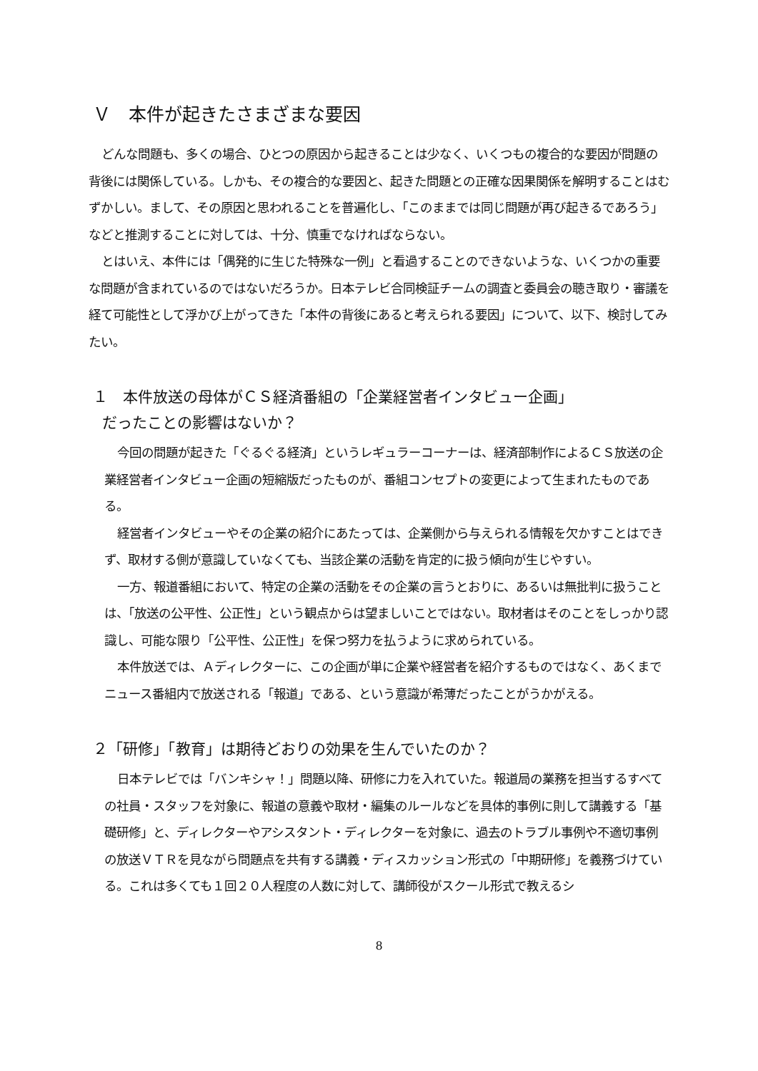Ｖ　本件が起きたさまざまな要因
どんな問題も、多くの場合、ひとつの原因から起きることは少なく、いくつもの複合的な要因が問題の背後には関係している。しかも、その複合的な要因と、起きた問題との正確な因果関係を解明することはむずかしい。まして、その原因と思われることを普遍化し、「このままでは同じ問題が再び起きるであろう」などと推測することに対しては、十分、慎重でなければならない。
とはいえ、本件には「偶発的に生じた特殊な一例」と看過することのできないような、いくつかの重要な問題が含まれているのではないだろうか。日本テレビ合同検証チームの調査と委員会の聴き取り・審議を経て可能性として浮かび上がってきた「本件の背後にあると考えられる要因」について、以下、検討してみたい。
１　本件放送の母体がＣＳ経済番組の「企業経営者インタビュー企画」
だったことの影響はないか？
今回の問題が起きた「ぐるぐる経済」というレギュラーコーナーは、経済部制作によるＣＳ放送の企業経営者インタビュー企画の短縮版だったものが、番組コンセプトの変更によって生まれたものである。
経営者インタビューやその企業の紹介にあたっては、企業側から与えられる情報を欠かすことはできず、取材する側が意識していなくても、当該企業の活動を肯定的に扱う傾向が生じやすい。
一方、報道番組において、特定の企業の活動をその企業の言うとおりに、あるいは無批判に扱うことは、「放送の公平性、公正性」という観点からは望ましいことではない。取材者はそのことをしっかり認識し、可能な限り「公平性、公正性」を保つ努力を払うように求められている。
本件放送では、Ａディレクターに、この企画が単に企業や経営者を紹介するものではなく、あくまでニュース番組内で放送される「報道」である、という意識が希薄だったことがうかがえる。
２「研修」「教育」は期待どおりの効果を生んでいたのか？
日本テレビでは「バンキシャ！」問題以降、研修に力を入れていた。報道局の業務を担当するすべての社員・スタッフを対象に、報道の意義や取材・編集のルールなどを具体的事例に則して講義する「基礎研修」と、ディレクターやアシスタント・ディレクターを対象に、過去のトラブル事例や不適切事例の放送ＶＴＲを見ながら問題点を共有する講義・ディスカッション形式の「中期研修」を義務づけている。これは多くても１回２０人程度の人数に対して、講師役がスクール形式で教えるシ
8